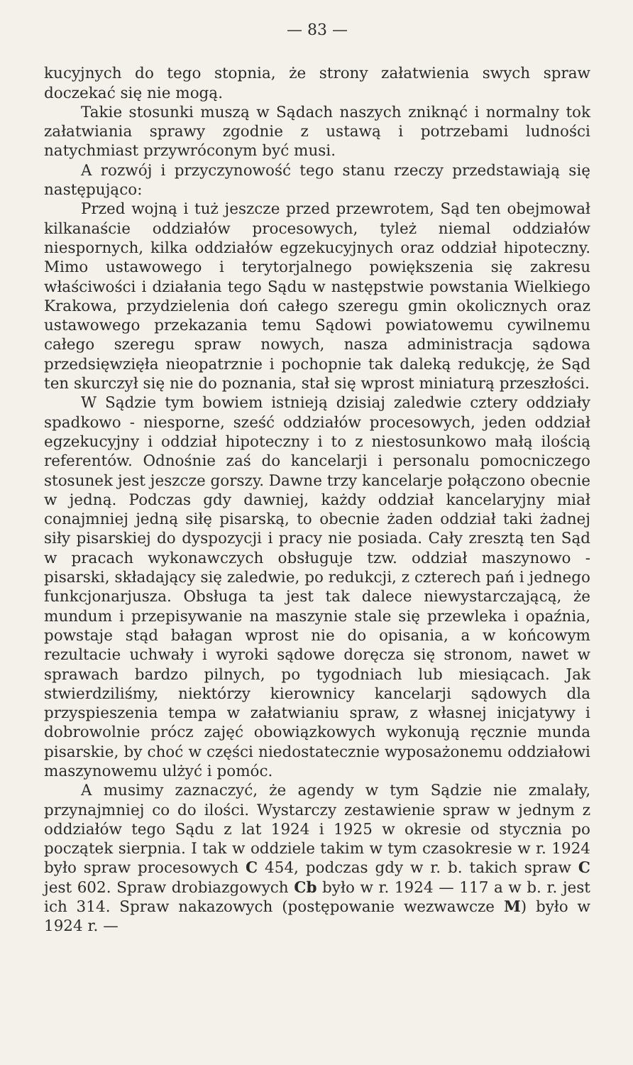— 83 —
kucyjnych do tego stopnia, że strony załatwienia swych spraw doczekać się nie mogą.
Takie stosunki muszą w Sądach naszych zniknąć i normalny tok załatwiania sprawy zgodnie z ustawą i potrzebami ludności natychmiast przywróconym być musi.
A rozwój i przyczynowość tego stanu rzeczy przedstawiają się następująco:
Przed wojną i tuż jeszcze przed przewrotem, Sąd ten obejmował kilkanaście oddziałów procesowych, tyleż niemal oddziałów niespornych, kilka oddziałów egzekucyjnych oraz oddział hipoteczny. Mimo ustawowego i terytorjalnego powiększenia się zakresu właściwości i działania tego Sądu w następstwie powstania Wielkiego Krakowa, przydzielenia doń całego szeregu gmin okolicznych oraz ustawowego przekazania temu Sądowi powiatowemu cywilnemu całego szeregu spraw nowych, nasza administracja sądowa przedsięwzięła nieopatrznie i pochopnie tak daleką redukcję, że Sąd ten skurczył się nie do poznania, stał się wprost miniaturą przeszłości.
W Sądzie tym bowiem istnieją dzisiaj zaledwie cztery oddziały spadkowo - niesporne, sześć oddziałów procesowych, jeden oddział egzekucyjny i oddział hipoteczny i to z niestosunkowo małą ilością referentów. Odnośnie zaś do kancelarji i personalu pomocniczego stosunek jest jeszcze gorszy. Dawne trzy kancelarje połączono obecnie w jedną. Podczas gdy dawniej, każdy oddział kancelaryjny miał conajmniej jedną siłę pisarską, to obecnie żaden oddział taki żadnej siły pisarskiej do dyspozycji i pracy nie posiada. Cały zresztą ten Sąd w pracach wykonawczych obsługuje tzw. oddział maszynowo - pisarski, składający się zaledwie, po redukcji, z czterech pań i jednego funkcjonarjusza. Obsługa ta jest tak dalece niewystarczającą, że mundum i przepisywanie na maszynie stale się przewleka i opaźnia, powstaje stąd bałagan wprost nie do opisania, a w końcowym rezultacie uchwały i wyroki sądowe doręcza się stronom, nawet w sprawach bardzo pilnych, po tygodniach lub miesiącach. Jak stwierdziliśmy, niektórzy kierownicy kancelarji sądowych dla przyspieszenia tempa w załatwianiu spraw, z własnej inicjatywy i dobrowolnie prócz zajęć obowiązkowych wykonują ręcznie munda pisarskie, by choć w części niedostatecznie wyposażonemu oddziałowi maszynowemu ulżyć i pomóc.
A musimy zaznaczyć, że agendy w tym Sądzie nie zmalały, przynajmniej co do ilości. Wystarczy zestawienie spraw w jednym z oddziałów tego Sądu z lat 1924 i 1925 w okresie od stycznia po początek sierpnia. I tak w oddziele takim w tym czasokresie w r. 1924 było spraw procesowych C 454, podczas gdy w r. b. takich spraw C jest 602. Spraw drobiazgowych Cb było w r. 1924 — 117 a w b. r. jest ich 314. Spraw nakazowych (postępowanie wezwawcze M) było w 1924 r. —